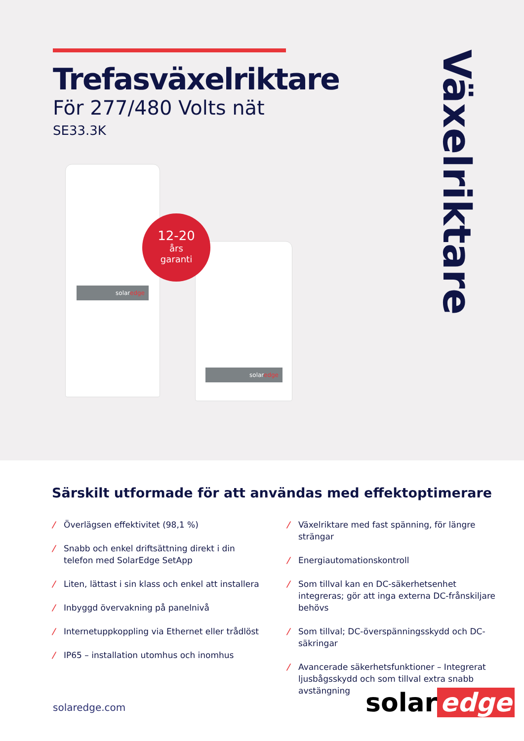Trefasväxelriktare
För 277/480 Volts nät
SE33.3K
Växelriktare
solaredge
solaredge
12-20
års
garanti
Särskilt utformade för att användas med effektoptimerare
/ Överlägsen effektivitet (98,1 %)
/ Snabb och enkel driftsättning direkt i din telefon med SolarEdge SetApp
/ Liten, lättast i sin klass och enkel att installera
/ Inbyggd övervakning på panelnivå
/ Internetuppkoppling via Ethernet eller trådlöst
/ IP65 – installation utomhus och inomhus
/ Växelriktare med fast spänning, för längre strängar
/ Energiautomationskontroll
/ Som tillval kan en DC-säkerhetsenhet integreras; gör att inga externa DC-frånskiljare behövs
/ Som tillval; DC-överspänningsskydd och DC-säkringar
/ Avancerade säkerhetsfunktioner – Integrerat ljusbågsskydd och som tillval extra snabb avstängning
solaredge.com solar edge